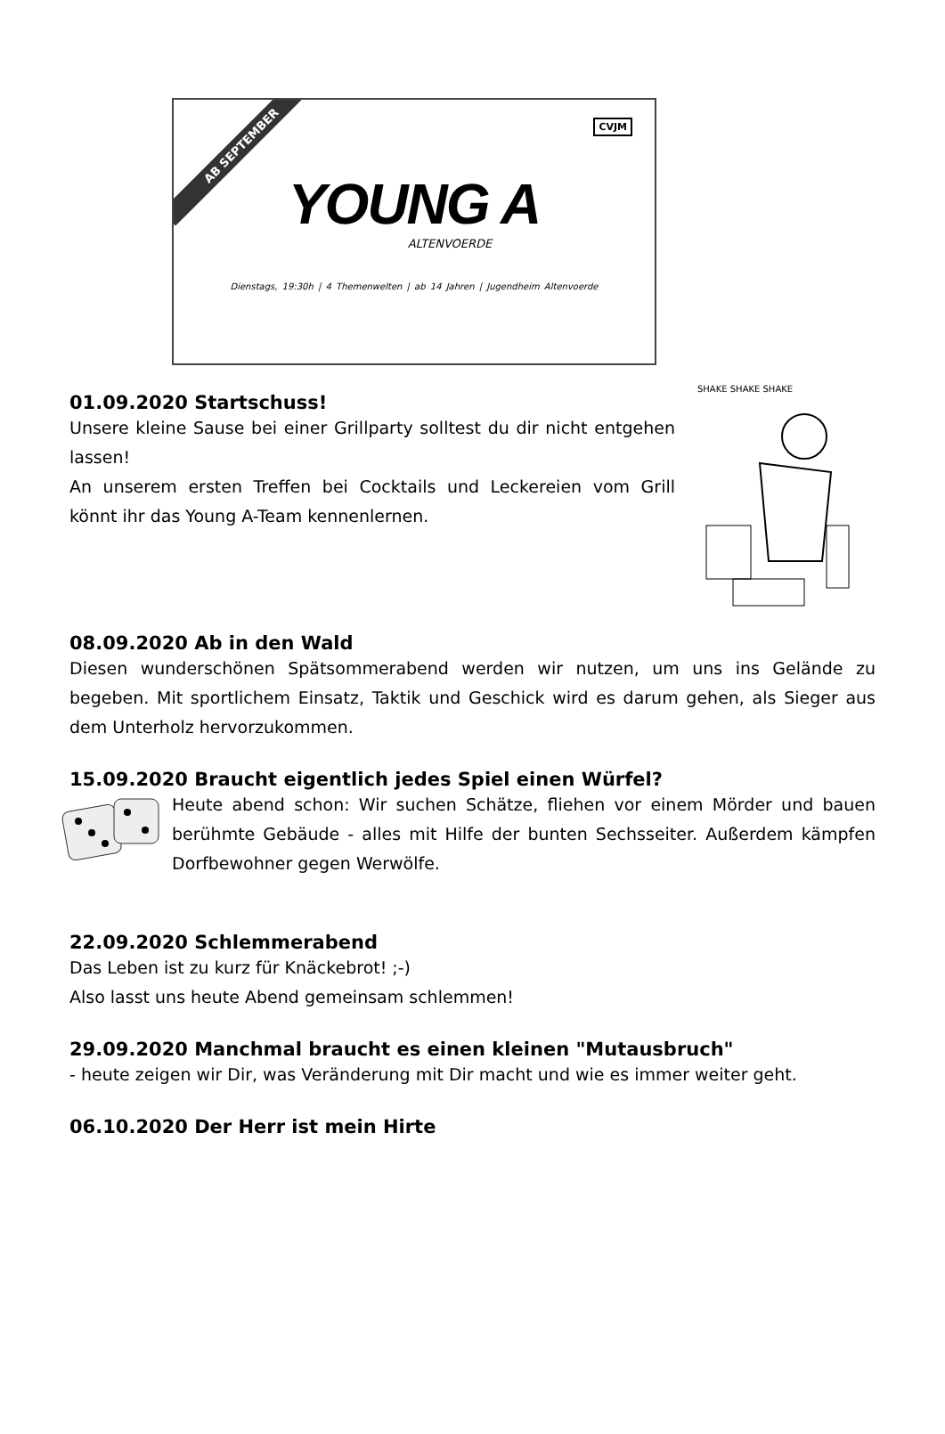AB SEPTEMBER
CVJM
YOUNG A
ALTENVOERDE
Dienstags, 19:30h | 4 Themenwelten | ab 14 Jahren | Jugendheim Altenvoerde
SHAKE SHAKE SHAKE
01.09.2020 Startschuss!
Unsere kleine Sause bei einer Grillparty solltest du dir nicht entgehen lassen!
An unserem ersten Treffen bei Cocktails und Leckereien vom Grill könnt ihr das Young A-Team kennenlernen.
08.09.2020 Ab in den Wald
Diesen wunderschönen Spätsommerabend werden wir nutzen, um uns ins Gelände zu begeben. Mit sportlichem Einsatz, Taktik und Geschick wird es darum gehen, als Sieger aus dem Unterholz hervorzukommen.
15.09.2020 Braucht eigentlich jedes Spiel einen Würfel?
Heute abend schon: Wir suchen Schätze, fliehen vor einem Mörder und bauen berühmte Gebäude - alles mit Hilfe der bunten Sechsseiter. Außerdem kämpfen Dorfbewohner gegen Werwölfe.
22.09.2020 Schlemmerabend
Das Leben ist zu kurz für Knäckebrot! ;-)
Also lasst uns heute Abend gemeinsam schlemmen!
29.09.2020 Manchmal braucht es einen kleinen "Mutausbruch"
- heute zeigen wir Dir, was Veränderung mit Dir macht und wie es immer weiter geht.
06.10.2020 Der Herr ist mein Hirte